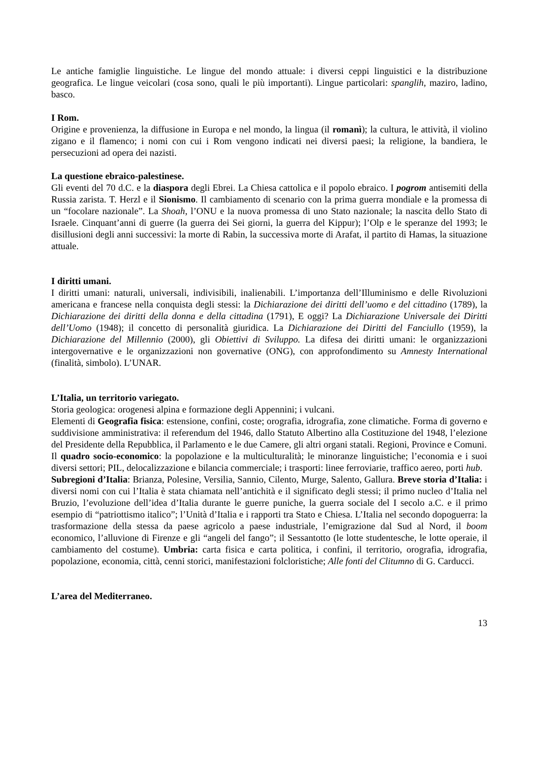Le antiche famiglie linguistiche. Le lingue del mondo attuale: i diversi ceppi linguistici e la distribuzione geografica. Le lingue veicolari (cosa sono, quali le più importanti). Lingue particolari: spanglih, maziro, ladino, basco.
I Rom.
Origine e provenienza, la diffusione in Europa e nel mondo, la lingua (il romanì); la cultura, le attività, il violino zigano e il flamenco; i nomi con cui i Rom vengono indicati nei diversi paesi; la religione, la bandiera, le persecuzioni ad opera dei nazisti.
La questione ebraico-palestinese.
Gli eventi del 70 d.C. e la diaspora degli Ebrei. La Chiesa cattolica e il popolo ebraico. I pogrom antisemiti della Russia zarista. T. Herzl e il Sionismo. Il cambiamento di scenario con la prima guerra mondiale e la promessa di un “focolare nazionale”. La Shoah, l’ONU e la nuova promessa di uno Stato nazionale; la nascita dello Stato di Israele. Cinquant’anni di guerre (la guerra dei Sei giorni, la guerra del Kippur); l’Olp e le speranze del 1993; le disillusioni degli anni successivi: la morte di Rabin, la successiva morte di Arafat, il partito di Hamas, la situazione attuale.
I diritti umani.
I diritti umani: naturali, universali, indivisibili, inalienabili. L’importanza dell’Illuminismo e delle Rivoluzioni americana e francese nella conquista degli stessi: la Dichiarazione dei diritti dell’uomo e del cittadino (1789), la Dichiarazione dei diritti della donna e della cittadina (1791), E oggi? La Dichiarazione Universale dei Diritti dell’Uomo (1948); il concetto di personalità giuridica. La Dichiarazione dei Diritti del Fanciullo (1959), la Dichiarazione del Millennio (2000), gli Obiettivi di Sviluppo. La difesa dei diritti umani: le organizzazioni intergovernative e le organizzazioni non governative (ONG), con approfondimento su Amnesty International (finalità, simbolo). L’UNAR.
L’Italia, un territorio variegato.
Storia geologica: orogenesi alpina e formazione degli Appennini; i vulcani.
Elementi di Geografia fisica: estensione, confini, coste; orografia, idrografia, zone climatiche. Forma di governo e suddivisione amministrativa: il referendum del 1946, dallo Statuto Albertino alla Costituzione del 1948, l’elezione del Presidente della Repubblica, il Parlamento e le due Camere, gli altri organi statali. Regioni, Province e Comuni.
Il quadro socio-economico: la popolazione e la multiculturalità; le minoranze linguistiche; l’economia e i suoi diversi settori; PIL, delocalizzazione e bilancia commerciale; i trasporti: linee ferroviarie, traffico aereo, porti hub.
Subregioni d’Italia: Brianza, Polesine, Versilia, Sannio, Cilento, Murge, Salento, Gallura. Breve storia d’Italia: i diversi nomi con cui l’Italia è stata chiamata nell’antichità e il significato degli stessi; il primo nucleo d’Italia nel Bruzio, l’evoluzione dell’idea d’Italia durante le guerre puniche, la guerra sociale del I secolo a.C. e il primo esempio di “patriottismo italico”; l’Unità d’Italia e i rapporti tra Stato e Chiesa. L’Italia nel secondo dopoguerra: la trasformazione della stessa da paese agricolo a paese industriale, l’emigrazione dal Sud al Nord, il boom economico, l’alluvione di Firenze e gli “angeli del fango”; il Sessantotto (le lotte studentesche, le lotte operaie, il cambiamento del costume). Umbria: carta fisica e carta politica, i confini, il territorio, orografia, idrografia, popolazione, economia, città, cenni storici, manifestazioni folcloristiche; Alle fonti del Clitumno di G. Carducci.
L’area del Mediterraneo.
13